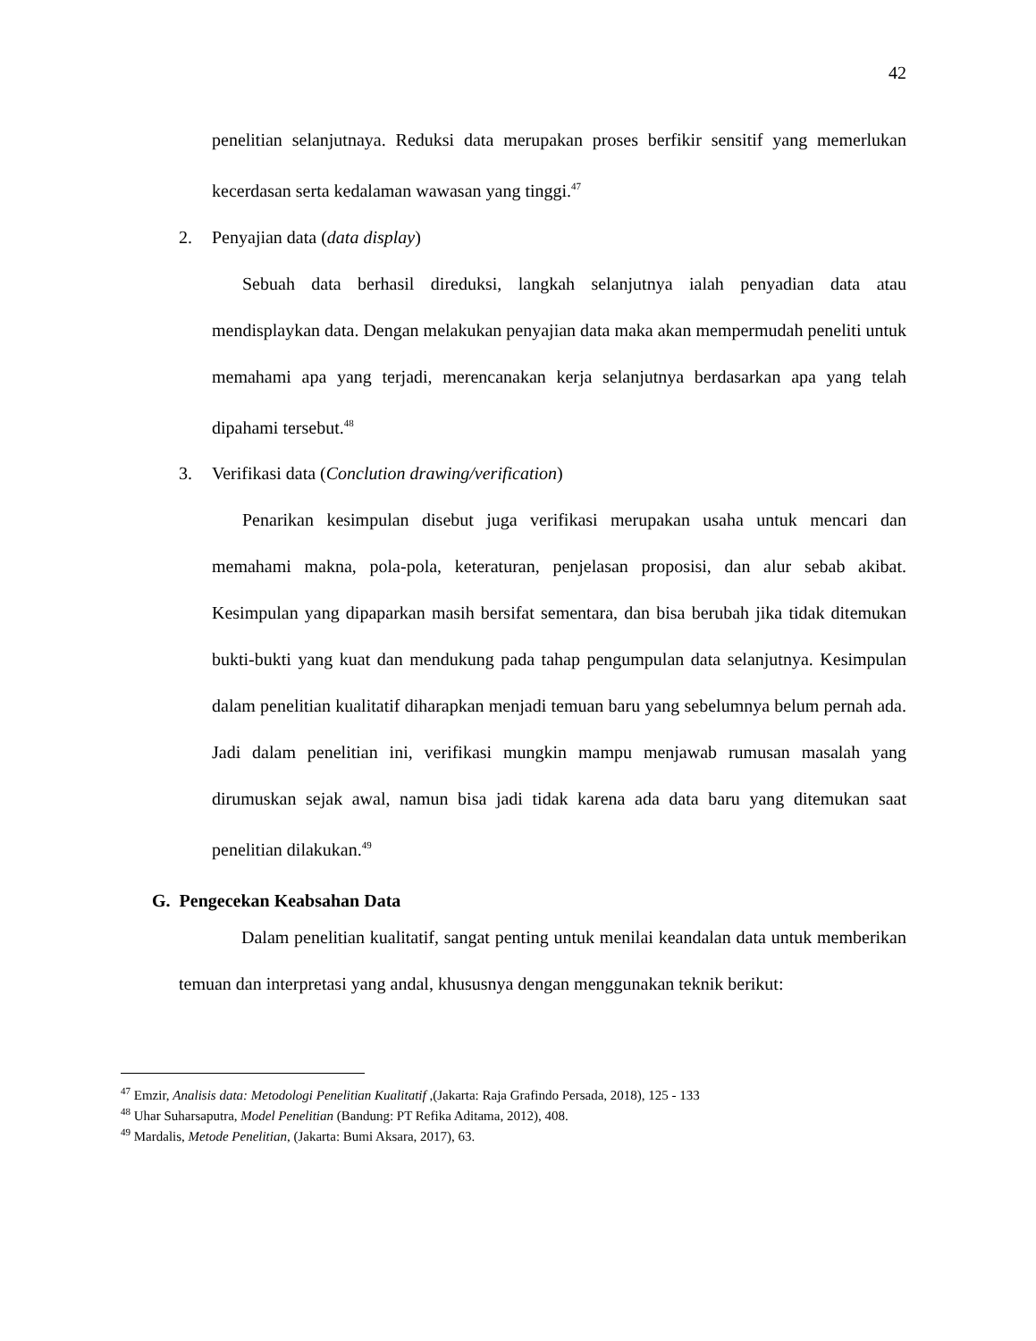42
penelitian selanjutnaya. Reduksi data merupakan proses berfikir sensitif yang memerlukan kecerdasan serta kedalaman wawasan yang tinggi.<sup>47</sup>
2. Penyajian data (data display)
Sebuah data berhasil direduksi, langkah selanjutnya ialah penyadian data atau mendisplaykan data. Dengan melakukan penyajian data maka akan mempermudah peneliti untuk memahami apa yang terjadi, merencanakan kerja selanjutnya berdasarkan apa yang telah dipahami tersebut.<sup>48</sup>
3. Verifikasi data (Conclution drawing/verification)
Penarikan kesimpulan disebut juga verifikasi merupakan usaha untuk mencari dan memahami makna, pola-pola, keteraturan, penjelasan proposisi, dan alur sebab akibat. Kesimpulan yang dipaparkan masih bersifat sementara, dan bisa berubah jika tidak ditemukan bukti-bukti yang kuat dan mendukung pada tahap pengumpulan data selanjutnya. Kesimpulan dalam penelitian kualitatif diharapkan menjadi temuan baru yang sebelumnya belum pernah ada. Jadi dalam penelitian ini, verifikasi mungkin mampu menjawab rumusan masalah yang dirumuskan sejak awal, namun bisa jadi tidak karena ada data baru yang ditemukan saat penelitian dilakukan.<sup>49</sup>
G. Pengecekan Keabsahan Data
Dalam penelitian kualitatif, sangat penting untuk menilai keandalan data untuk memberikan temuan dan interpretasi yang andal, khususnya dengan menggunakan teknik berikut:
<sup>47</sup> Emzir, Analisis data: Metodologi Penelitian Kualitatif ,(Jakarta: Raja Grafindo Persada, 2018), 125 - 133
<sup>48</sup> Uhar Suharsaputra, Model Penelitian (Bandung: PT Refika Aditama, 2012), 408.
<sup>49</sup> Mardalis, Metode Penelitian, (Jakarta: Bumi Aksara, 2017), 63.